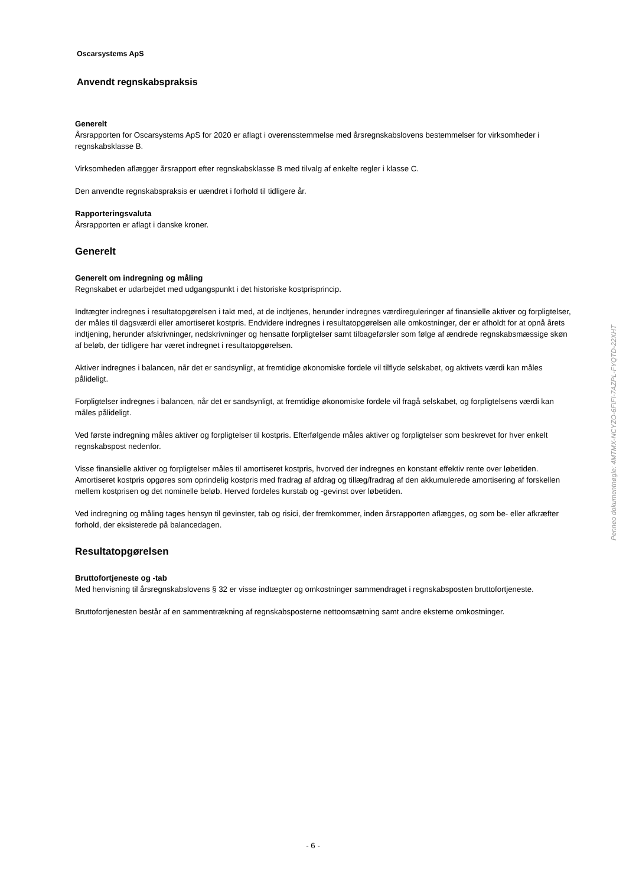Oscarsystems ApS
Anvendt regnskabspraksis
Generelt
Årsrapporten for Oscarsystems ApS for 2020 er aflagt i overensstemmelse med årsregnskabslovens bestemmelser for virksomheder i regnskabsklasse B.
Virksomheden aflægger årsrapport efter regnskabsklasse B med tilvalg af enkelte regler i klasse C.
Den anvendte regnskabspraksis er uændret i forhold til tidligere år.
Rapporteringsvaluta
Årsrapporten er aflagt i danske kroner.
Generelt
Generelt om indregning og måling
Regnskabet er udarbejdet med udgangspunkt i det historiske kostprisprincip.
Indtægter indregnes i resultatopgørelsen i takt med, at de indtjenes, herunder indregnes værdireguleringer af finansielle aktiver og forpligtelser, der måles til dagsværdi eller amortiseret kostpris. Endvidere indregnes i resultatopgørelsen alle omkostninger, der er afholdt for at opnå årets indtjening, herunder afskrivninger, nedskrivninger og hensatte forpligtelser samt tilbageførsler som følge af ændrede regnskabsmæssige skøn af beløb, der tidligere har været indregnet i resultatopgørelsen.
Aktiver indregnes i balancen, når det er sandsynligt, at fremtidige økonomiske fordele vil tilflyde selskabet, og aktivets værdi kan måles pålideligt.
Forpligtelser indregnes i balancen, når det er sandsynligt, at fremtidige økonomiske fordele vil fragå selskabet, og forpligtelsens værdi kan måles pålideligt.
Ved første indregning måles aktiver og forpligtelser til kostpris. Efterfølgende måles aktiver og forpligtelser som beskrevet for hver enkelt regnskabspost nedenfor.
Visse finansielle aktiver og forpligtelser måles til amortiseret kostpris, hvorved der indregnes en konstant effektiv rente over løbetiden. Amortiseret kostpris opgøres som oprindelig kostpris med fradrag af afdrag og tillæg/fradrag af den akkumulerede amortisering af forskellen mellem kostprisen og det nominelle beløb. Herved fordeles kurstab og -gevinst over løbetiden.
Ved indregning og måling tages hensyn til gevinster, tab og risici, der fremkommer, inden årsrapporten aflægges, og som be- eller afkræfter forhold, der eksisterede på balancedagen.
Resultatopgørelsen
Bruttofortjeneste og -tab
Med henvisning til årsregnskabslovens § 32 er visse indtægter og omkostninger sammendraget i regnskabsposten bruttofortjeneste.
Bruttofortjenesten består af en sammentrækning af regnskabsposterne nettoomsætning samt andre eksterne omkostninger.
- 6 -
Penneo dokumentnøgle: 4MTMX-NCYZO-6FIFI-7AZPL-FYQTD-22XHT